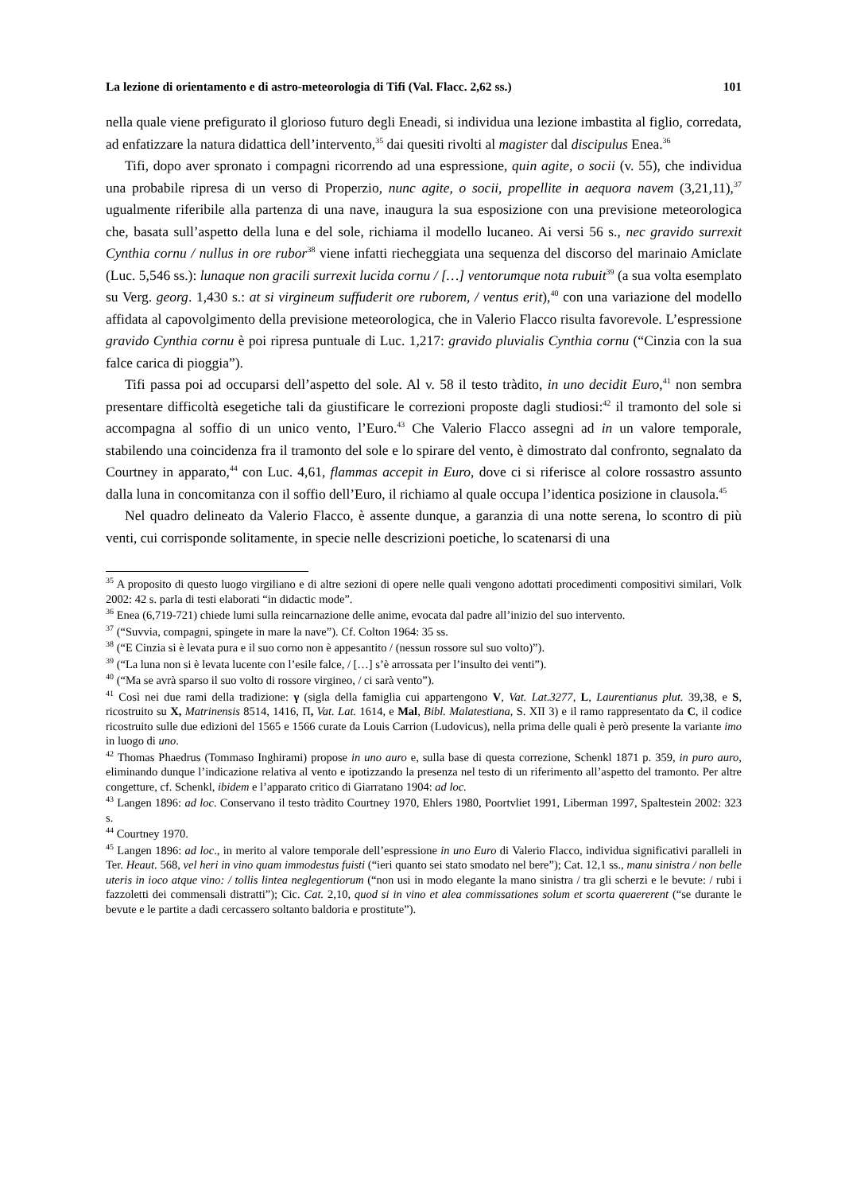La lezione di orientamento e di astro-meteorologia di Tifi (Val. Flacc. 2,62 ss.) 101
nella quale viene prefigurato il glorioso futuro degli Eneadi, si individua una lezione imbastita al figlio, corredata, ad enfatizzare la natura didattica dell’intervento,<sup>35</sup> dai quesiti rivolti al magister dal discipulus Enea.<sup>36</sup>
Tifi, dopo aver spronato i compagni ricorrendo ad una espressione, quin agite, o socii (v. 55), che individua una probabile ripresa di un verso di Properzio, nunc agite, o socii, propellite in aequora navem (3,21,11),<sup>37</sup> ugualmente riferibile alla partenza di una nave, inaugura la sua esposizione con una previsione meteorologica che, basata sull’aspetto della luna e del sole, richiama il modello lucaneo. Ai versi 56 s., nec gravido surrexit Cynthia cornu / nullus in ore rubor<sup>38</sup> viene infatti riecheggiata una sequenza del discorso del marinaio Amiclate (Luc. 5,546 ss.): lunaque non gracili surrexit lucida cornu / […] ventorumque nota rubuit<sup>39</sup> (a sua volta esemplato su Verg. georg. 1,430 s.: at si virgineum suffuderit ore ruborem, / ventus erit),<sup>40</sup> con una variazione del modello affidata al capovolgimento della previsione meteorologica, che in Valerio Flacco risulta favorevole. L’espressione gravido Cynthia cornu è poi ripresa puntuale di Luc. 1,217: gravido pluvialis Cynthia cornu (“Cinzia con la sua falce carica di pioggia”).
Tifi passa poi ad occuparsi dell’aspetto del sole. Al v. 58 il testo tràdito, in uno decidit Euro,<sup>41</sup> non sembra presentare difficoltà esegetiche tali da giustificare le correzioni proposte dagli studiosi:<sup>42</sup> il tramonto del sole si accompagna al soffio di un unico vento, l’Euro.<sup>43</sup> Che Valerio Flacco assegni ad in un valore temporale, stabilendo una coincidenza fra il tramonto del sole e lo spirare del vento, è dimostrato dal confronto, segnalato da Courtney in apparato,<sup>44</sup> con Luc. 4,61, flammas accepit in Euro, dove ci si riferisce al colore rossastro assunto dalla luna in concomitanza con il soffio dell’Euro, il richiamo al quale occupa l’identica posizione in clausola.<sup>45</sup>
Nel quadro delineato da Valerio Flacco, è assente dunque, a garanzia di una notte serena, lo scontro di più venti, cui corrisponde solitamente, in specie nelle descrizioni poetiche, lo scatenarsi di una
<sup>35</sup> A proposito di questo luogo virgiliano e di altre sezioni di opere nelle quali vengono adottati procedimenti compositivi similari, Volk 2002: 42 s. parla di testi elaborati “in didactic mode”.
<sup>36</sup> Enea (6,719-721) chiede lumi sulla reincarnazione delle anime, evocata dal padre all’inizio del suo intervento.
<sup>37</sup> (“Suvvia, compagni, spingete in mare la nave”). Cf. Colton 1964: 35 ss.
<sup>38</sup> (“E Cinzia si è levata pura e il suo corno non è appesantito / (nessun rossore sul suo volto)”).
<sup>39</sup> (“La luna non si è levata lucente con l’esile falce, / […] s’è arrossata per l’insulto dei venti”).
<sup>40</sup> (“Ma se avrà sparso il suo volto di rossore virgineo, / ci sarà vento”).
<sup>41</sup> Così nei due rami della tradizione: γ (sigla della famiglia cui appartengono V, Vat. Lat.3277, L, Laurentianus plut. 39,38, e S, ricostruito su X, Matrinensis 8514, 1416, Π, Vat. Lat. 1614, e Mal, Bibl. Malatestiana, S. XII 3) e il ramo rappresentato da C, il codice ricostruito sulle due edizioni del 1565 e 1566 curate da Louis Carrion (Ludovicus), nella prima delle quali è però presente la variante imo in luogo di uno.
<sup>42</sup> Thomas Phaedrus (Tommaso Inghirami) propose in uno auro e, sulla base di questa correzione, Schenkl 1871 p. 359, in puro auro, eliminando dunque l’indicazione relativa al vento e ipotizzando la presenza nel testo di un riferimento all’aspetto del tramonto. Per altre congetture, cf. Schenkl, ibidem e l’apparato critico di Giarratano 1904: ad loc.
<sup>43</sup> Langen 1896: ad loc. Conservano il testo tràdito Courtney 1970, Ehlers 1980, Poortvliet 1991, Liberman 1997, Spaltestein 2002: 323 s.
<sup>44</sup> Courtney 1970.
<sup>45</sup> Langen 1896: ad loc., in merito al valore temporale dell’espressione in uno Euro di Valerio Flacco, individua significativi paralleli in Ter. Heaut. 568, vel heri in vino quam immodestus fuisti (“ieri quanto sei stato smodato nel bere”); Cat. 12,1 ss., manu sinistra / non belle uteris in ioco atque vino: / tollis lintea neglegentiorum (“non usi in modo elegante la mano sinistra / tra gli scherzi e le bevute: / rubi i fazzoletti dei commensali distratti”); Cic. Cat. 2,10, quod si in vino et alea commissationes solum et scorta quaererent (“se durante le bevute e le partite a dadi cercassero soltanto baldoria e prostitute”).